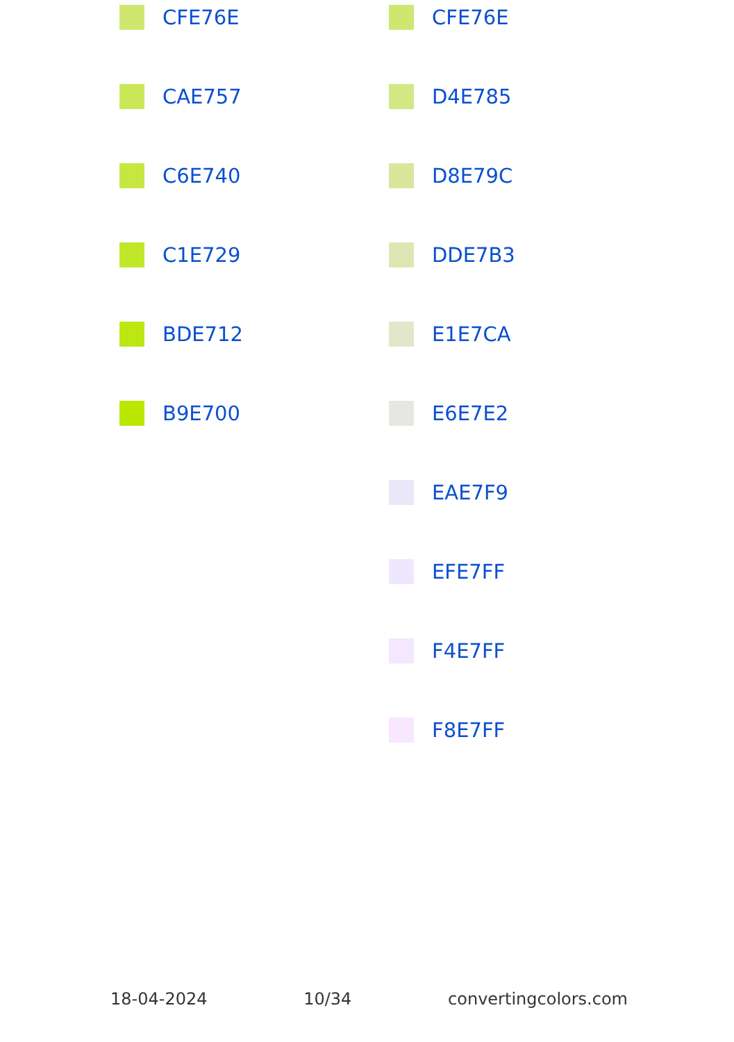CFE76E
CAE757
C6E740
C1E729
BDE712
B9E700
CFE76E
D4E785
D8E79C
DDE7B3
E1E7CA
E6E7E2
EAE7F9
EFE7FF
F4E7FF
F8E7FF
18-04-2024 10/34 convertingcolors.com